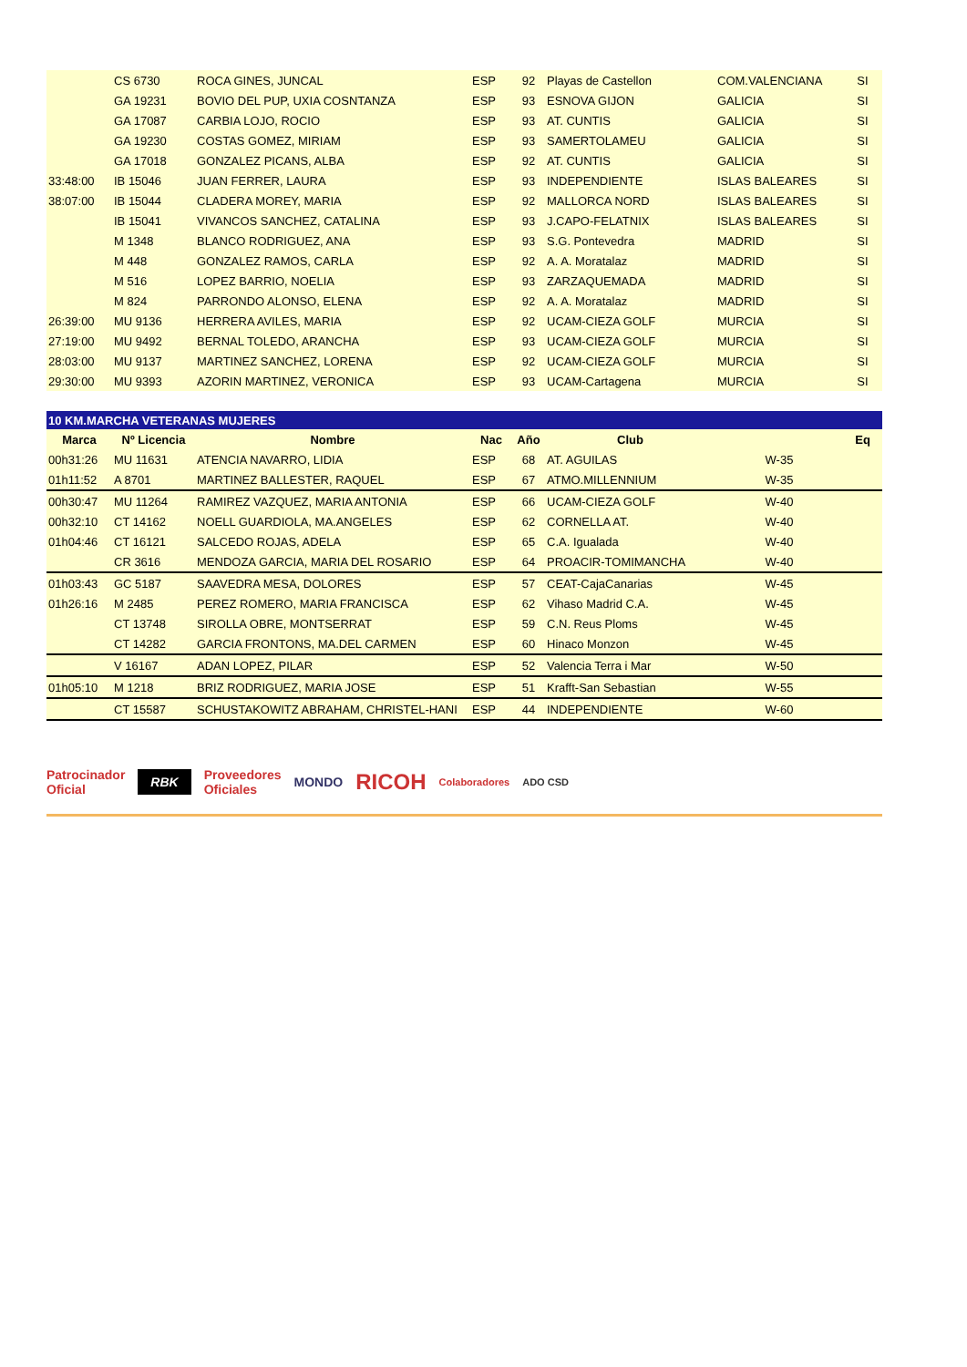| | CS 6730 | ROCA GINES, JUNCAL | ESP | 92 | Playas de Castellon | COM.VALENCIANA | SI |
| | GA 19231 | BOVIO DEL PUP, UXIA COSNTANZA | ESP | 93 | ESNOVA GIJON | GALICIA | SI |
| | GA 17087 | CARBIA LOJO, ROCIO | ESP | 93 | AT. CUNTIS | GALICIA | SI |
| | GA 19230 | COSTAS GOMEZ, MIRIAM | ESP | 93 | SAMERTOLAMEU | GALICIA | SI |
| | GA 17018 | GONZALEZ PICANS, ALBA | ESP | 92 | AT. CUNTIS | GALICIA | SI |
| 33:48:00 | IB 15046 | JUAN FERRER, LAURA | ESP | 93 | INDEPENDIENTE | ISLAS BALEARES | SI |
| 38:07:00 | IB 15044 | CLADERA MOREY, MARIA | ESP | 92 | MALLORCA NORD | ISLAS BALEARES | SI |
| | IB 15041 | VIVANCOS SANCHEZ, CATALINA | ESP | 93 | J.CAPO-FELATNIX | ISLAS BALEARES | SI |
| | M 1348 | BLANCO RODRIGUEZ, ANA | ESP | 93 | S.G. Pontevedra | MADRID | SI |
| | M 448 | GONZALEZ RAMOS, CARLA | ESP | 92 | A. A. Moratalaz | MADRID | SI |
| | M 516 | LOPEZ BARRIO, NOELIA | ESP | 93 | ZARZAQUEMADA | MADRID | SI |
| | M 824 | PARRONDO ALONSO, ELENA | ESP | 92 | A. A. Moratalaz | MADRID | SI |
| 26:39:00 | MU 9136 | HERRERA AVILES, MARIA | ESP | 92 | UCAM-CIEZA GOLF | MURCIA | SI |
| 27:19:00 | MU 9492 | BERNAL TOLEDO, ARANCHA | ESP | 93 | UCAM-CIEZA GOLF | MURCIA | SI |
| 28:03:00 | MU 9137 | MARTINEZ SANCHEZ, LORENA | ESP | 92 | UCAM-CIEZA GOLF | MURCIA | SI |
| 29:30:00 | MU 9393 | AZORIN MARTINEZ, VERONICA | ESP | 93 | UCAM-Cartagena | MURCIA | SI |
| 10 KM.MARCHA VETERANAS MUJERES | | | | | | | |
| Marca | Nº Licencia | Nombre | Nac | Año | Club | | Eq |
| 00h31:26 | MU 11631 | ATENCIA NAVARRO, LIDIA | ESP | 68 | AT. AGUILAS | W-35 | |
| 01h11:52 | A 8701 | MARTINEZ BALLESTER, RAQUEL | ESP | 67 | ATMO.MILLENNIUM | W-35 | |
| 00h30:47 | MU 11264 | RAMIREZ VAZQUEZ, MARIA ANTONIA | ESP | 66 | UCAM-CIEZA GOLF | W-40 | |
| 00h32:10 | CT 14162 | NOELL GUARDIOLA, MA.ANGELES | ESP | 62 | CORNELLA AT. | W-40 | |
| 01h04:46 | CT 16121 | SALCEDO ROJAS, ADELA | ESP | 65 | C.A. Igualada | W-40 | |
| | CR 3616 | MENDOZA GARCIA, MARIA DEL ROSARIO | ESP | 64 | PROACIR-TOMIMANCHA | W-40 | |
| 01h03:43 | GC 5187 | SAAVEDRA MESA, DOLORES | ESP | 57 | CEAT-CajaCanarias | W-45 | |
| 01h26:16 | M 2485 | PEREZ ROMERO, MARIA FRANCISCA | ESP | 62 | Vihaso Madrid C.A. | W-45 | |
| | CT 13748 | SIROLLA OBRE, MONTSERRAT | ESP | 59 | C.N. Reus Ploms | W-45 | |
| | CT 14282 | GARCIA FRONTONS, MA.DEL CARMEN | ESP | 60 | Hinaco Monzon | W-45 | |
| | V 16167 | ADAN LOPEZ, PILAR | ESP | 52 | Valencia Terra i Mar | W-50 | |
| 01h05:10 | M 1218 | BRIZ RODRIGUEZ, MARIA JOSE | ESP | 51 | Krafft-San Sebastian | W-55 | |
| | CT 15587 | SCHUSTAKOWITZ ABRAHAM, CHRISTEL-HANI | ESP | 44 | INDEPENDIENTE | W-60 | |
Patrocinador
Oficial
RBK
Proveedores
Oficiales
MONDO
RICOH
Colaboradores ADO CSD